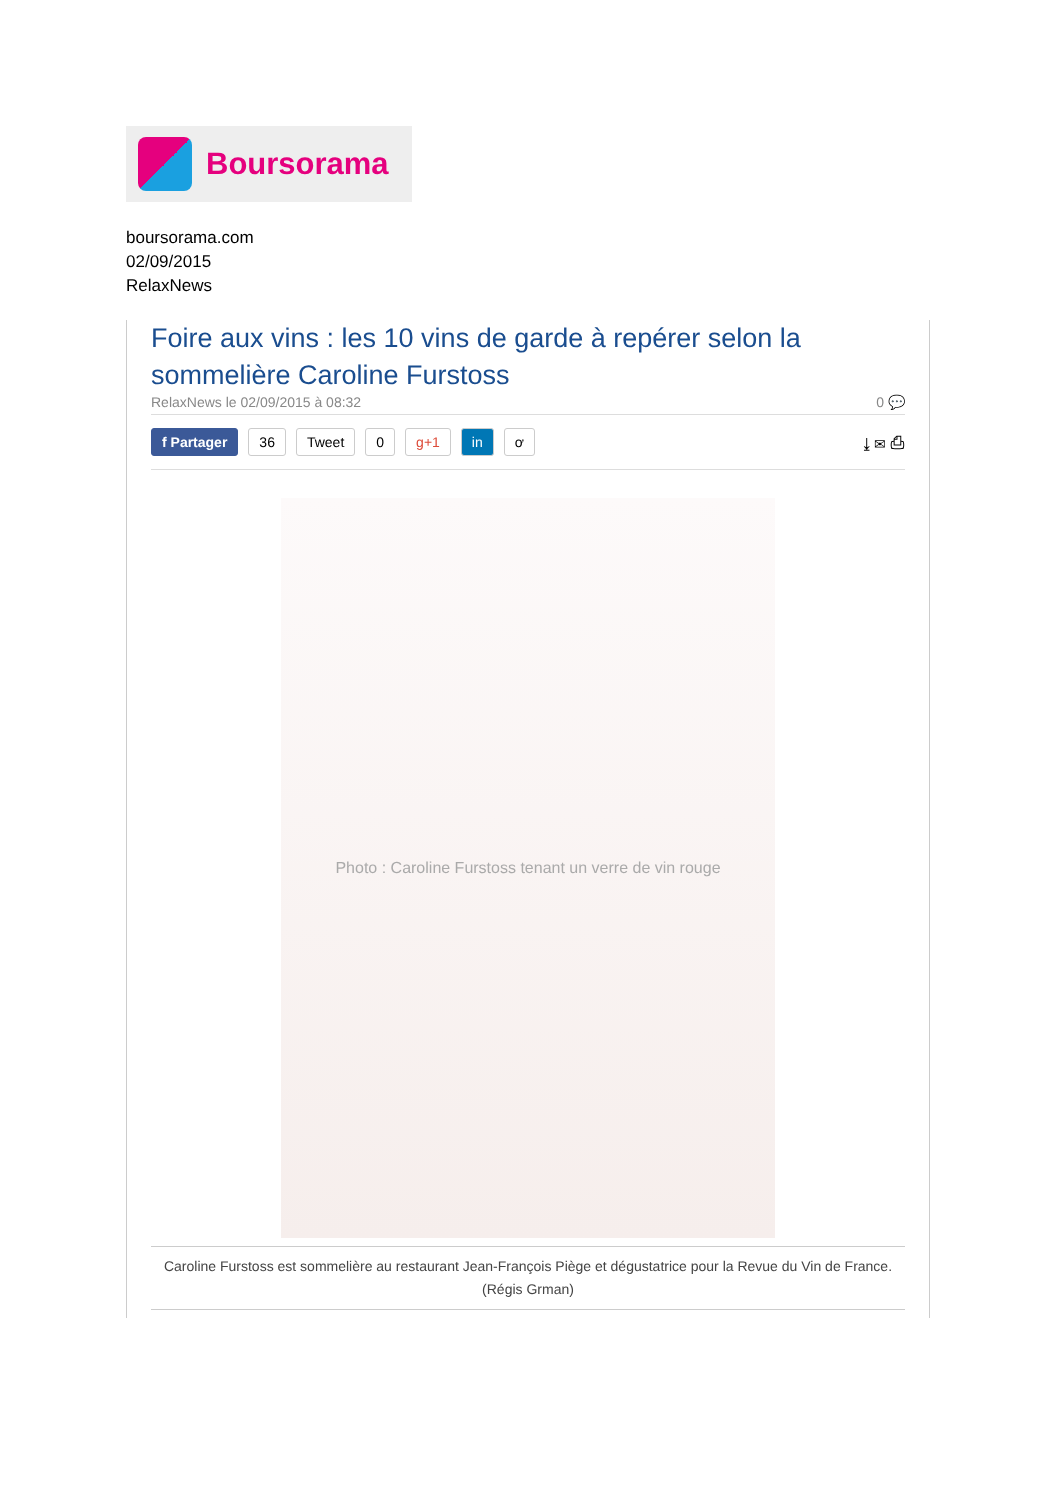Boursorama
boursorama.com
02/09/2015
RelaxNews
Foire aux vins : les 10 vins de garde à repérer selon la sommelière Caroline Furstoss
RelaxNews le 02/09/2015 à 08:32 0 💬
f Partager 36 Tweet 0 g+1 in ơ ⤓ ✉ ⎙
Photo : Caroline Furstoss tenant un verre de vin rouge
Caroline Furstoss est sommelière au restaurant Jean-François Piège et dégustatrice pour la Revue du Vin de France.
(Régis Grman)